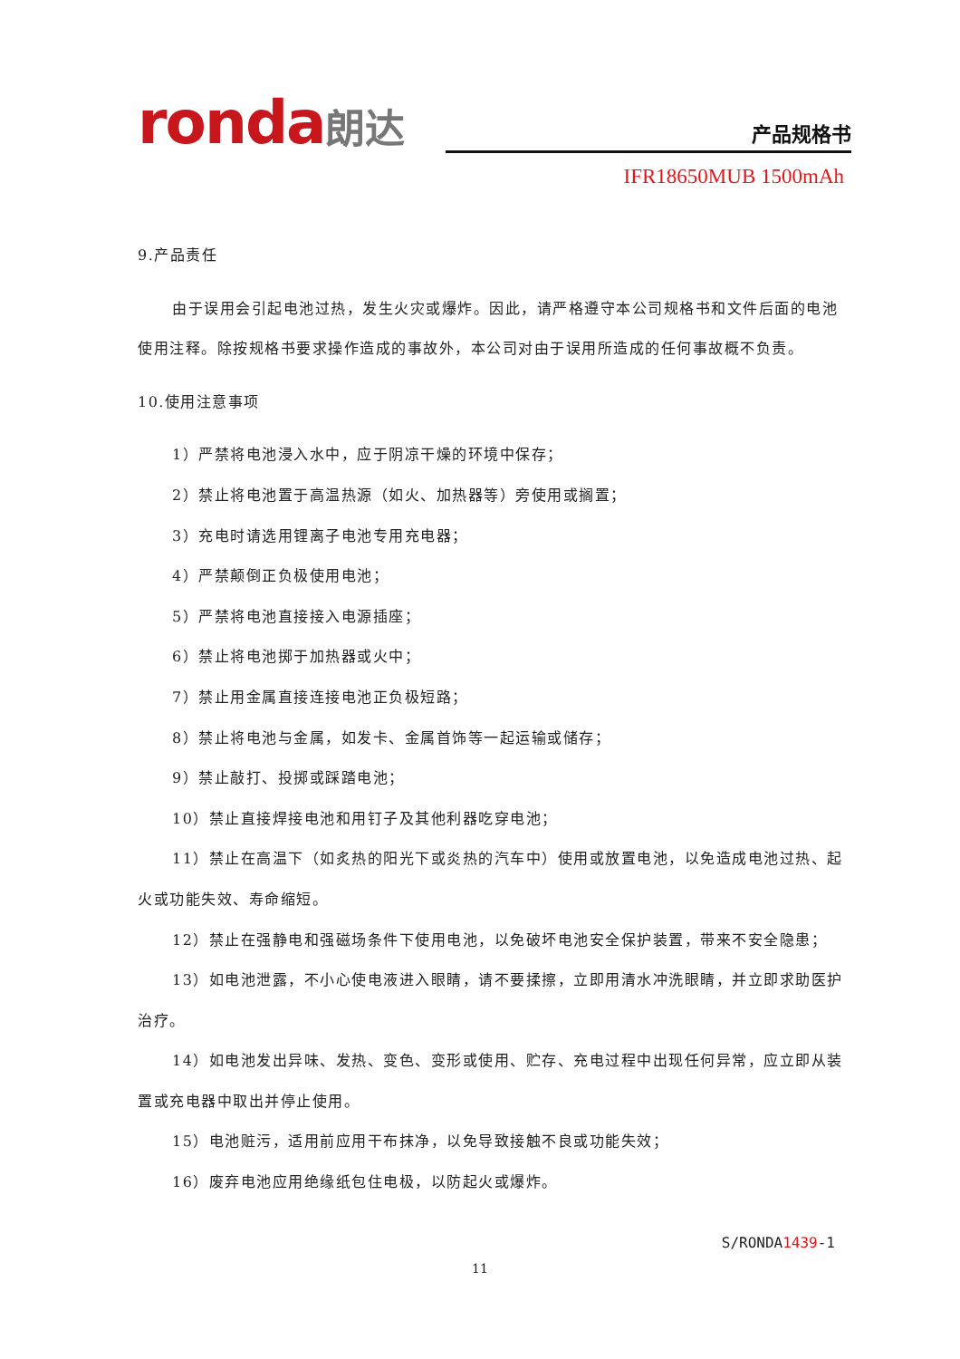ronda朗达
产品规格书
IFR18650MUB 1500mAh
9.产品责任
由于误用会引起电池过热，发生火灾或爆炸。因此，请严格遵守本公司规格书和文件后面的电池使用注释。除按规格书要求操作造成的事故外，本公司对由于误用所造成的任何事故概不负责。
10.使用注意事项
1）严禁将电池浸入水中，应于阴凉干燥的环境中保存；
2）禁止将电池置于高温热源（如火、加热器等）旁使用或搁置；
3）充电时请选用锂离子电池专用充电器；
4）严禁颠倒正负极使用电池；
5）严禁将电池直接接入电源插座；
6）禁止将电池掷于加热器或火中；
7）禁止用金属直接连接电池正负极短路；
8）禁止将电池与金属，如发卡、金属首饰等一起运输或储存；
9）禁止敲打、投掷或踩踏电池；
10）禁止直接焊接电池和用钉子及其他利器吃穿电池；
11）禁止在高温下（如炙热的阳光下或炎热的汽车中）使用或放置电池，以免造成电池过热、起火或功能失效、寿命缩短。
12）禁止在强静电和强磁场条件下使用电池，以免破坏电池安全保护装置，带来不安全隐患；
13）如电池泄露，不小心使电液进入眼睛，请不要揉擦，立即用清水冲洗眼睛，并立即求助医护治疗。
14）如电池发出异味、发热、变色、变形或使用、贮存、充电过程中出现任何异常，应立即从装置或充电器中取出并停止使用。
15）电池赃污，适用前应用干布抹净，以免导致接触不良或功能失效；
16）废弃电池应用绝缘纸包住电极，以防起火或爆炸。
S/RONDA1439-1
11